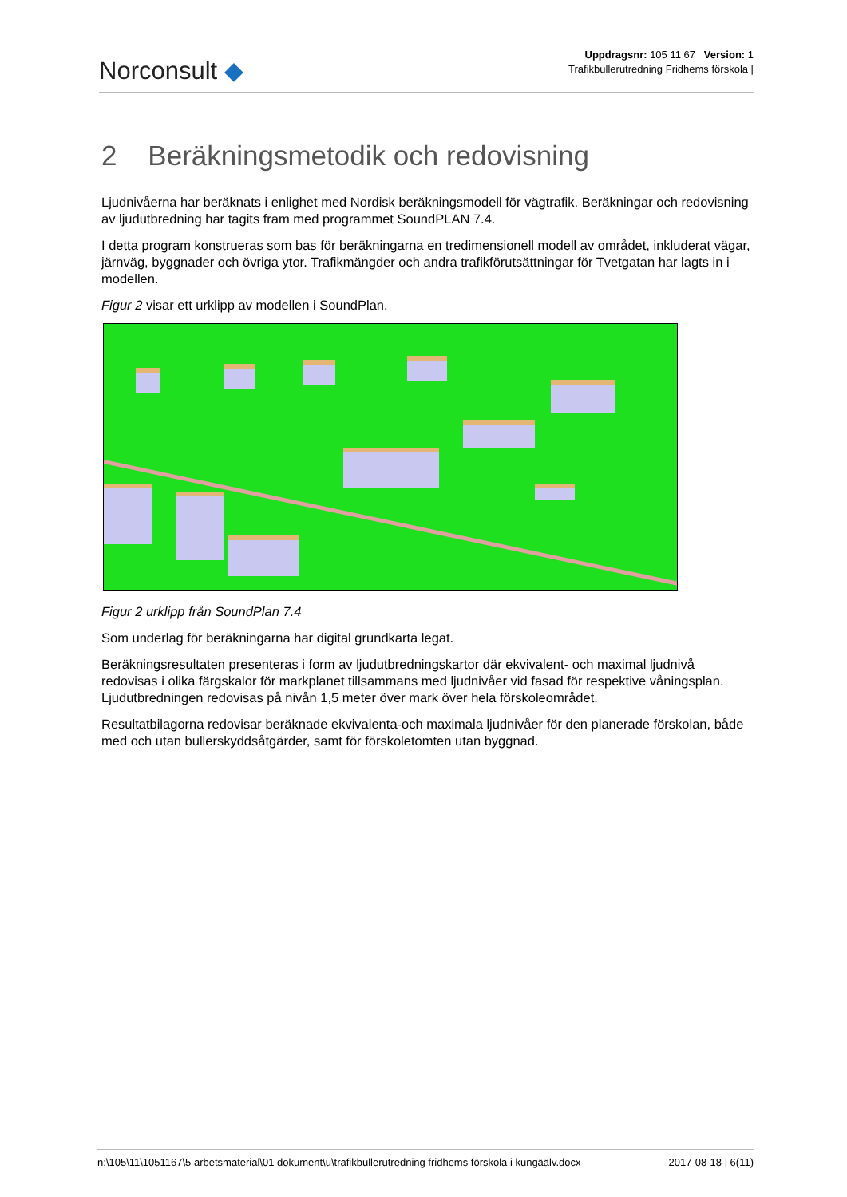Norconsult ◆
Uppdragsnr: 105 11 67 Version: 1
Trafikbullerutredning Fridhems förskola |
2 Beräkningsmetodik och redovisning
Ljudnivåerna har beräknats i enlighet med Nordisk beräkningsmodell för vägtrafik. Beräkningar och redovisning av ljudutbredning har tagits fram med programmet SoundPLAN 7.4.
I detta program konstrueras som bas för beräkningarna en tredimensionell modell av området, inkluderat vägar, järnväg, byggnader och övriga ytor. Trafikmängder och andra trafikförutsättningar för Tvetgatan har lagts in i modellen.
Figur 2 visar ett urklipp av modellen i SoundPlan.
Figur 2 urklipp från SoundPlan 7.4
Som underlag för beräkningarna har digital grundkarta legat.
Beräkningsresultaten presenteras i form av ljudutbredningskartor där ekvivalent- och maximal ljudnivå redovisas i olika färgskalor för markplanet tillsammans med ljudnivåer vid fasad för respektive våningsplan. Ljudutbredningen redovisas på nivån 1,5 meter över mark över hela förskoleområdet.
Resultatbilagorna redovisar beräknade ekvivalenta-och maximala ljudnivåer för den planerade förskolan, både med och utan bullerskyddsåtgärder, samt för förskoletomten utan byggnad.
n:\105\11\1051167\5 arbetsmaterial\01 dokument\u\trafikbullerutredning fridhems förskola i kungäälv.docx 2017-08-18 | 6(11)